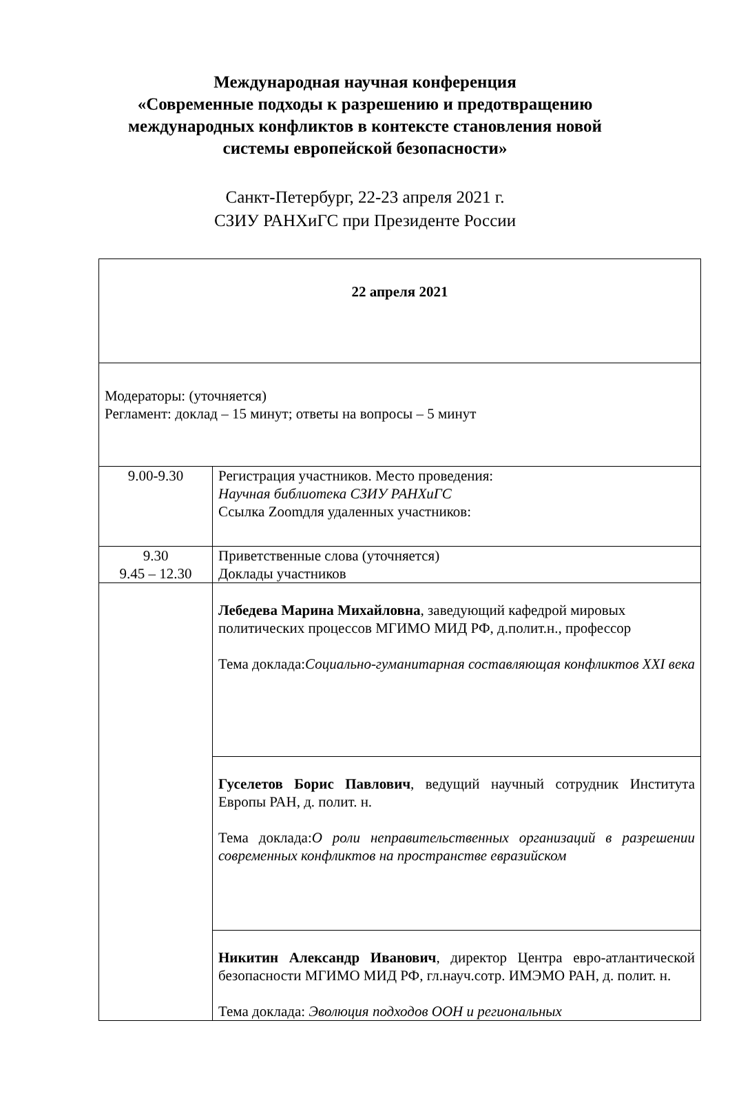Международная научная конференция
«Современные подходы к разрешению и предотвращению
международных конфликтов в контексте становления новой
системы европейской безопасности»
Санкт-Петербург, 22-23 апреля 2021 г.
СЗИУ РАНХиГС при Президенте России
| 22 апреля 2021 | |
| Модераторы: (уточняется) Регламент: доклад – 15 минут; ответы на вопросы – 5 минут | |
| 9.00-9.30 | Регистрация участников. Место проведения: Научная библиотека СЗИУ РАНХиГС Ссылка Zoomдля удаленных участников: |
| 9.30 9.45 – 12.30 | Приветственные слова (уточняется) Доклады участников |
| | Лебедева Марина Михайловна , заведующий кафедрой мировых политических процессов МГИМО МИД РФ, д.полит.н., профессор Тема доклада: Социально-гуманитарная составляющая конфликтов XXI века |
| | Гуселетов Борис Павлович , ведущий научный сотрудник Института Европы РАН, д. полит. н. Тема доклада: О роли неправительственных организаций в разрешении современных конфликтов на пространстве евразийском |
| | Никитин Александр Иванович , директор Центра евро-атлантической безопасности МГИМО МИД РФ, гл.науч.сотр. ИМЭМО РАН, д. полит. н. Тема доклада: Эволюция подходов ООН и региональных |